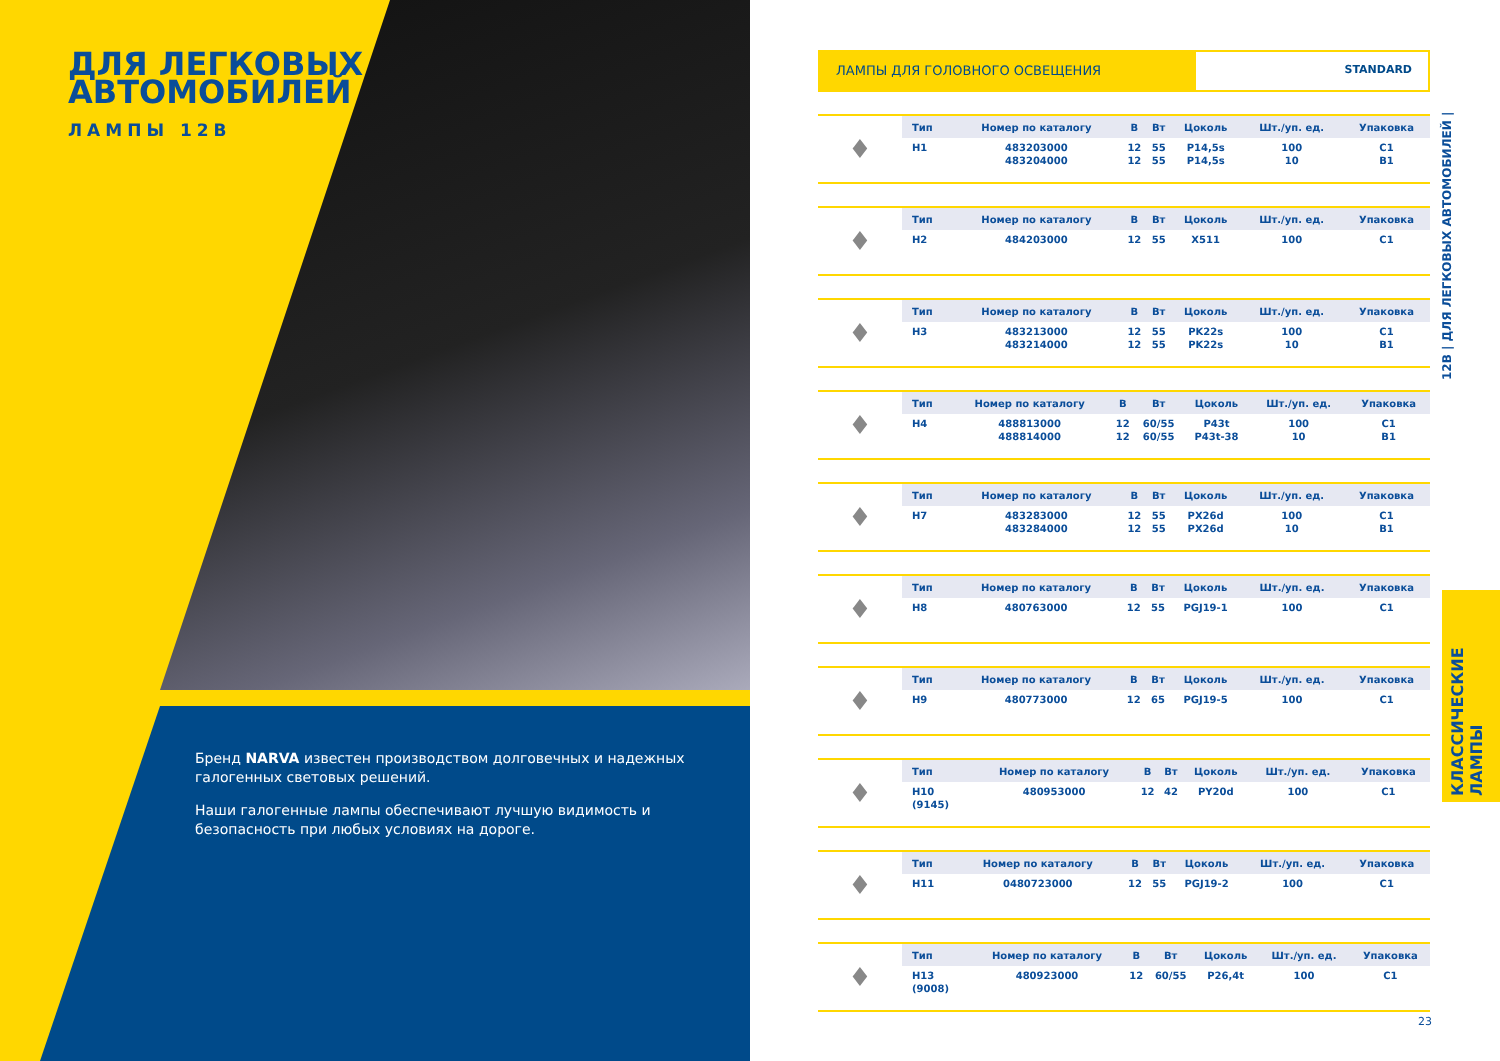ДЛЯ ЛЕГКОВЫХ
АВТОМОБИЛЕЙ
ЛАМПЫ 12В
Бренд NARVA известен производством долговечных и надежных галогенных световых решений.
Наши галогенные лампы обеспечивают лучшую видимость и безопасность при любых условиях на дороге.
ЛАМПЫ ДЛЯ ГОЛОВНОГО ОСВЕЩЕНИЯ
STANDARD
♦
| Тип | Номер по каталогу | В | Вт | Цоколь | Шт./уп. ед. | Упаковка |
| --- | --- | --- | --- | --- | --- | --- |
| H1 | 483203000 483204000 | 12 12 | 55 55 | P14,5s P14,5s | 100 10 | C1 B1 |
♦
| Тип | Номер по каталогу | В | Вт | Цоколь | Шт./уп. ед. | Упаковка |
| --- | --- | --- | --- | --- | --- | --- |
| H2 | 484203000 | 12 | 55 | X511 | 100 | C1 |
♦
| Тип | Номер по каталогу | В | Вт | Цоколь | Шт./уп. ед. | Упаковка |
| --- | --- | --- | --- | --- | --- | --- |
| H3 | 483213000 483214000 | 12 12 | 55 55 | PK22s PK22s | 100 10 | C1 B1 |
♦
| Тип | Номер по каталогу | В | Вт | Цоколь | Шт./уп. ед. | Упаковка |
| --- | --- | --- | --- | --- | --- | --- |
| H4 | 488813000 488814000 | 12 12 | 60/55 60/55 | P43t P43t-38 | 100 10 | C1 B1 |
♦
| Тип | Номер по каталогу | В | Вт | Цоколь | Шт./уп. ед. | Упаковка |
| --- | --- | --- | --- | --- | --- | --- |
| H7 | 483283000 483284000 | 12 12 | 55 55 | PX26d PX26d | 100 10 | C1 B1 |
♦
| Тип | Номер по каталогу | В | Вт | Цоколь | Шт./уп. ед. | Упаковка |
| --- | --- | --- | --- | --- | --- | --- |
| H8 | 480763000 | 12 | 55 | PGJ19-1 | 100 | C1 |
♦
| Тип | Номер по каталогу | В | Вт | Цоколь | Шт./уп. ед. | Упаковка |
| --- | --- | --- | --- | --- | --- | --- |
| H9 | 480773000 | 12 | 65 | PGJ19-5 | 100 | C1 |
♦
| Тип | Номер по каталогу | В | Вт | Цоколь | Шт./уп. ед. | Упаковка |
| --- | --- | --- | --- | --- | --- | --- |
| H10 (9145) | 480953000 | 12 | 42 | PY20d | 100 | C1 |
♦
| Тип | Номер по каталогу | В | Вт | Цоколь | Шт./уп. ед. | Упаковка |
| --- | --- | --- | --- | --- | --- | --- |
| H11 | 0480723000 | 12 | 55 | PGJ19-2 | 100 | C1 |
♦
| Тип | Номер по каталогу | В | Вт | Цоколь | Шт./уп. ед. | Упаковка |
| --- | --- | --- | --- | --- | --- | --- |
| H13 (9008) | 480923000 | 12 | 60/55 | P26,4t | 100 | C1 |
12В | ДЛЯ ЛЕГКОВЫХ АВТОМОБИЛЕЙ |
КЛАССИЧЕСКИЕ ЛАМПЫ
23